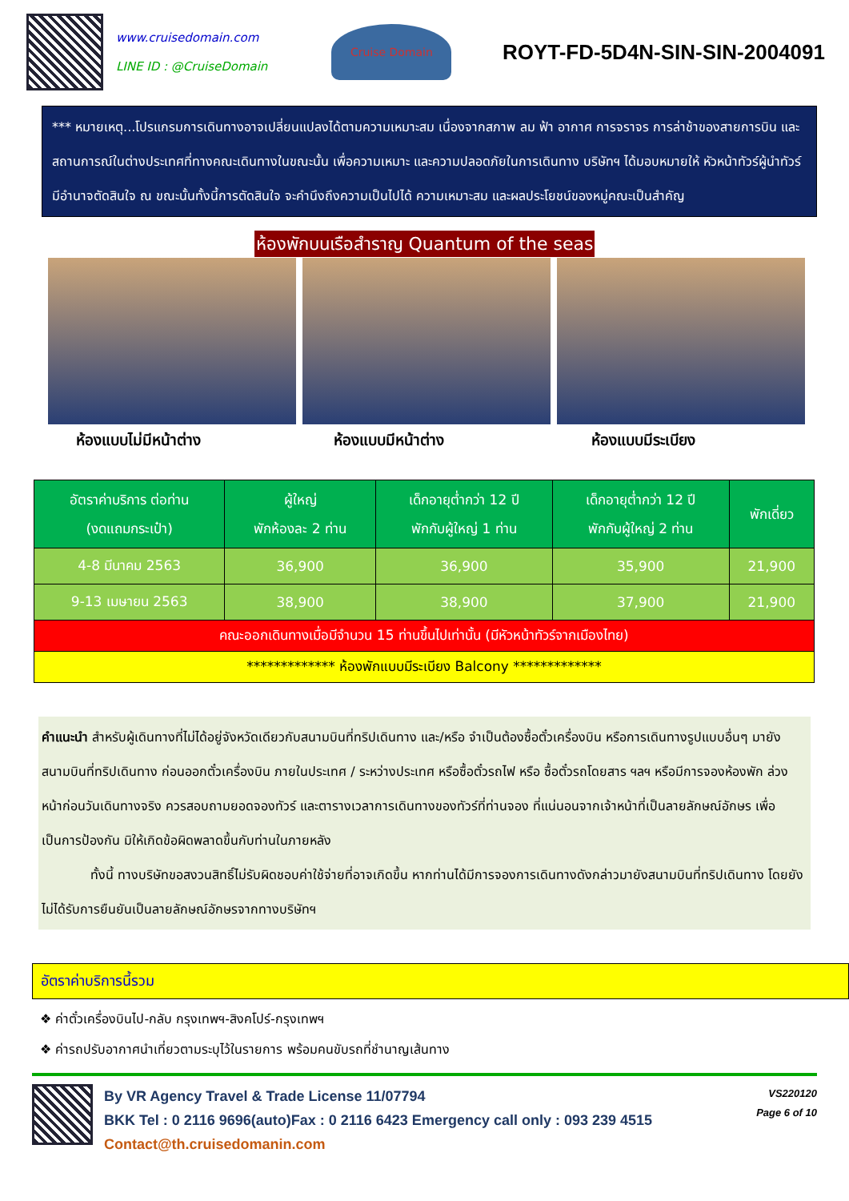www.cruisedomain.com
LINE ID : @CruiseDomain
Cruise Domain
ROYT-FD-5D4N-SIN-SIN-2004091
*** หมายเหตุ...โปรแกรมการเดินทางอาจเปลี่ยนแปลงได้ตามความเหมาะสม เนื่องจากสภาพ ลม ฟ้า อากาศ การจราจร การล่าช้าของสายการบิน และสถานการณ์ในต่างประเทศที่ทางคณะเดินทางในขณะนั้น เพื่อความเหมาะ และความปลอดภัยในการเดินทาง บริษัทฯ ได้มอบหมายให้ หัวหน้าทัวร์ผู้นำทัวร์ มีอำนาจตัดสินใจ ณ ขณะนั้นทั้งนี้การตัดสินใจ จะคำนึงถึงความเป็นไปได้ ความเหมาะสม และผลประโยชน์ของหมู่คณะเป็นสำคัญ
ห้องพักบนเรือสำราญ Quantum of the seas
ห้องแบบไม่มีหน้าต่าง ห้องแบบมีหน้าต่าง ห้องแบบมีระเบียง
| อัตราค่าบริการ ต่อท่าน (งดแถมกระเป๋า) | ผู้ใหญ่ พักห้องละ 2 ท่าน | เด็กอายุต่ำกว่า 12 ปี พักกับผู้ใหญ่ 1 ท่าน | เด็กอายุต่ำกว่า 12 ปี พักกับผู้ใหญ่ 2 ท่าน | พักเดี่ยว |
| --- | --- | --- | --- | --- |
| 4-8 มีนาคม 2563 | 36,900 | 36,900 | 35,900 | 21,900 |
| 9-13 เมษายน 2563 | 38,900 | 38,900 | 37,900 | 21,900 |
| คณะออกเดินทางเมื่อมีจำนวน 15 ท่านขึ้นไปเท่านั้น (มีหัวหน้าทัวร์จากเมืองไทย) | | | | |
| ************* ห้องพักแบบมีระเบียง Balcony ************* | | | | |
คำแนะนำ สำหรับผู้เดินทางที่ไม่ได้อยู่จังหวัดเดียวกับสนามบินที่ทริปเดินทาง และ/หรือ จำเป็นต้องซื้อตั๋วเครื่องบิน หรือการเดินทางรูปแบบอื่นๆ มายังสนามบินที่ทริปเดินทาง ก่อนออกตั๋วเครื่องบิน ภายในประเทศ / ระหว่างประเทศ หรือซื้อตั๋วรถไฟ หรือ ซื้อตั๋วรถโดยสาร ฯลฯ หรือมีการจองห้องพัก ล่วงหน้าก่อนวันเดินทางจริง ควรสอบถามยอดจองทัวร์ และตารางเวลาการเดินทางของทัวร์ที่ท่านจอง ที่แน่นอนจากเจ้าหน้าที่เป็นลายลักษณ์อักษร เพื่อเป็นการป้องกัน มิให้เกิดข้อผิดพลาดขึ้นกับท่านในภายหลัง
ทั้งนี้ ทางบริษัทขอสงวนสิทธิ์ไม่รับผิดชอบค่าใช้จ่ายที่อาจเกิดขึ้น หากท่านได้มีการจองการเดินทางดังกล่าวมายังสนามบินที่ทริปเดินทาง โดยยังไม่ได้รับการยืนยันเป็นลายลักษณ์อักษรจากทางบริษัทฯ
อัตราค่าบริการนี้รวม
❖ ค่าตั๋วเครื่องบินไป-กลับ กรุงเทพฯ-สิงคโปร์-กรุงเทพฯ
❖ ค่ารถปรับอากาศนำเที่ยวตามระบุไว้ในรายการ พร้อมคนขับรถที่ชำนาญเส้นทาง
By VR Agency Travel & Trade License 11/07794
BKK Tel : 0 2116 9696(auto)Fax : 0 2116 6423 Emergency call only : 093 239 4515
Contact@th.cruisedomanin.com
VS220120
Page 6 of 10